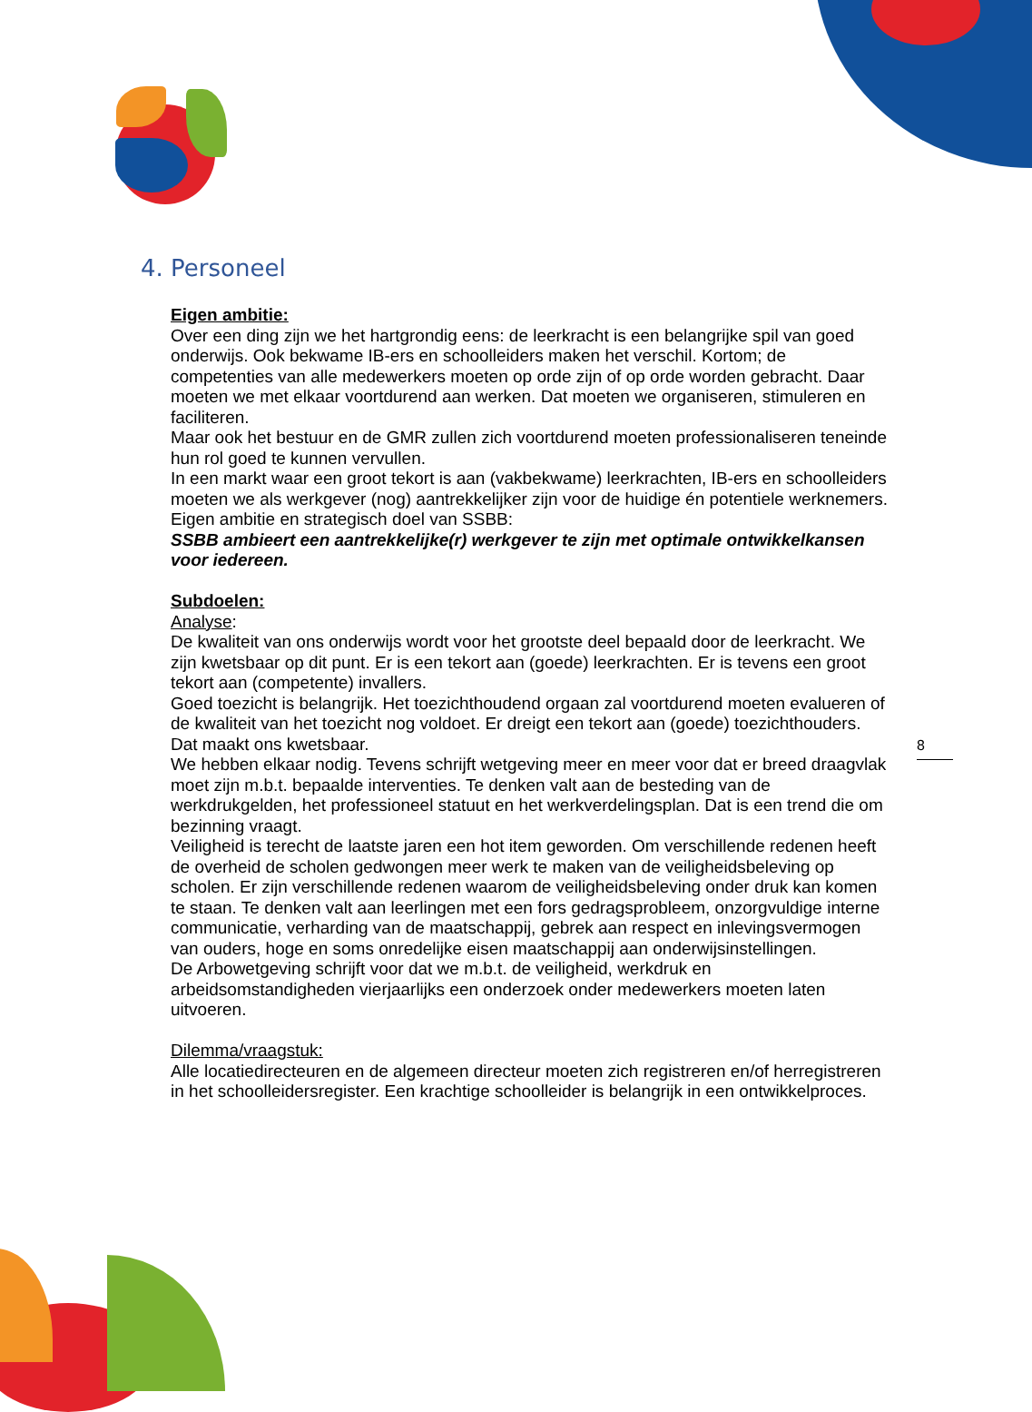4. Personeel
Eigen ambitie:
Over een ding zijn we het hartgrondig eens: de leerkracht is een belangrijke spil van goed onderwijs. Ook bekwame IB-ers en schoolleiders maken het verschil. Kortom; de competenties van alle medewerkers moeten op orde zijn of op orde worden gebracht. Daar moeten we met elkaar voortdurend aan werken. Dat moeten we organiseren, stimuleren en faciliteren.
Maar ook het bestuur en de GMR zullen zich voortdurend moeten professionaliseren teneinde hun rol goed te kunnen vervullen.
In een markt waar een groot tekort is aan (vakbekwame) leerkrachten, IB-ers en schoolleiders moeten we als werkgever (nog) aantrekkelijker zijn voor de huidige én potentiele werknemers.
Eigen ambitie en strategisch doel van SSBB:
SSBB ambieert een aantrekkelijke(r) werkgever te zijn met optimale ontwikkelkansen voor iedereen.
Subdoelen:
Analyse:
De kwaliteit van ons onderwijs wordt voor het grootste deel bepaald door de leerkracht. We zijn kwetsbaar op dit punt. Er is een tekort aan (goede) leerkrachten. Er is tevens een groot tekort aan (competente) invallers.
Goed toezicht is belangrijk. Het toezichthoudend orgaan zal voortdurend moeten evalueren of de kwaliteit van het toezicht nog voldoet. Er dreigt een tekort aan (goede) toezichthouders. Dat maakt ons kwetsbaar.
We hebben elkaar nodig. Tevens schrijft wetgeving meer en meer voor dat er breed draagvlak moet zijn m.b.t. bepaalde interventies. Te denken valt aan de besteding van de werkdrukgelden, het professioneel statuut en het werkverdelingsplan. Dat is een trend die om bezinning vraagt.
Veiligheid is terecht de laatste jaren een hot item geworden. Om verschillende redenen heeft de overheid de scholen gedwongen meer werk te maken van de veiligheidsbeleving op scholen. Er zijn verschillende redenen waarom de veiligheidsbeleving onder druk kan komen te staan. Te denken valt aan leerlingen met een fors gedragsprobleem, onzorgvuldige interne communicatie, verharding van de maatschappij, gebrek aan respect en inlevingsvermogen van ouders, hoge en soms onredelijke eisen maatschappij aan onderwijsinstellingen.
De Arbowetgeving schrijft voor dat we m.b.t. de veiligheid, werkdruk en arbeidsomstandigheden vierjaarlijks een onderzoek onder medewerkers moeten laten uitvoeren.
Dilemma/vraagstuk:
Alle locatiedirecteuren en de algemeen directeur moeten zich registreren en/of herregistreren in het schoolleidersregister. Een krachtige schoolleider is belangrijk in een ontwikkelproces.
8